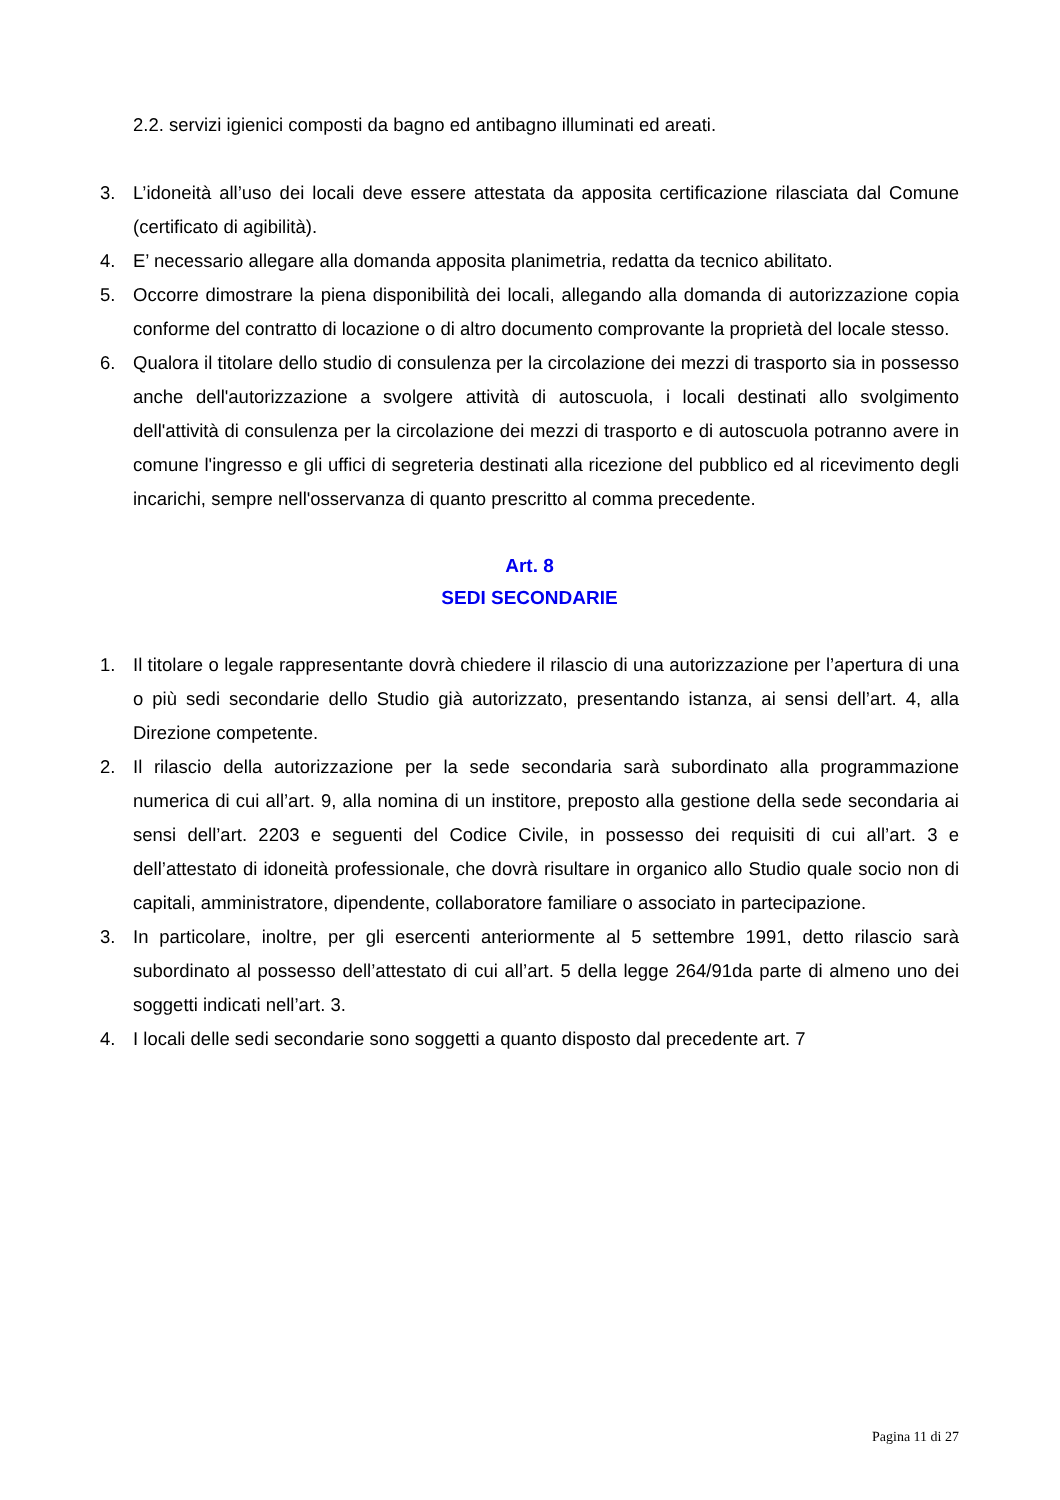2.2. servizi igienici composti da bagno ed antibagno illuminati ed areati.
3. L’idoneità all’uso dei locali deve essere attestata da apposita certificazione rilasciata dal Comune (certificato di agibilità).
4. E’ necessario allegare alla domanda apposita planimetria, redatta da tecnico abilitato.
5. Occorre dimostrare la piena disponibilità dei locali, allegando alla domanda di autorizzazione copia conforme del contratto di locazione o di altro documento comprovante la proprietà del locale stesso.
6. Qualora il titolare dello studio di consulenza per la circolazione dei mezzi di trasporto sia in possesso anche dell'autorizzazione a svolgere attività di autoscuola, i locali destinati allo svolgimento dell'attività di consulenza per la circolazione dei mezzi di trasporto e di autoscuola potranno avere in comune l'ingresso e gli uffici di segreteria destinati alla ricezione del pubblico ed al ricevimento degli incarichi, sempre nell'osservanza di quanto prescritto al comma precedente.
Art. 8
SEDI SECONDARIE
1. Il titolare o legale rappresentante dovrà chiedere il rilascio di una autorizzazione per l’apertura di una o più sedi secondarie dello Studio già autorizzato, presentando istanza, ai sensi dell’art. 4, alla Direzione competente.
2. Il rilascio della autorizzazione per la sede secondaria sarà subordinato alla programmazione numerica di cui all’art. 9, alla nomina di un institore, preposto alla gestione della sede secondaria ai sensi dell’art. 2203 e seguenti del Codice Civile, in possesso dei requisiti di cui all’art. 3 e dell’attestato di idoneità professionale, che dovrà risultare in organico allo Studio quale socio non di capitali, amministratore, dipendente, collaboratore familiare o associato in partecipazione.
3. In particolare, inoltre, per gli esercenti anteriormente al 5 settembre 1991, detto rilascio sarà subordinato al possesso dell’attestato di cui all’art. 5 della legge 264/91da parte di almeno uno dei soggetti indicati nell’art. 3.
4. I locali delle sedi secondarie sono soggetti a quanto disposto dal precedente art. 7
Pagina 11 di 27